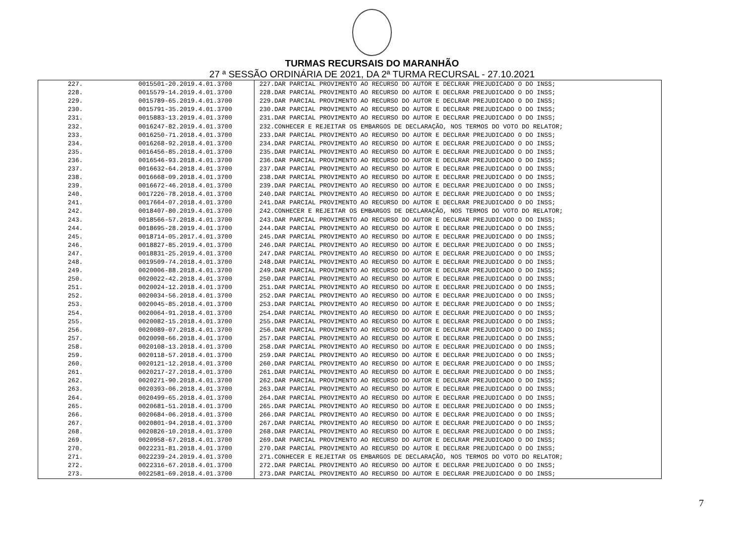TURMAS RECURSAIS DO MARANHÃO
27 ª SESSÃO ORDINÁRIA DE 2021, DA 2ª TURMA RECURSAL - 27.10.2021
| 227. | 0015501-20.2019.4.01.3700 | 227.DAR PARCIAL PROVIMENTO AO RECURSO DO AUTOR E DECLRAR PREJUDICADO O DO INSS; |
| 228. | 0015579-14.2019.4.01.3700 | 228.DAR PARCIAL PROVIMENTO AO RECURSO DO AUTOR E DECLRAR PREJUDICADO O DO INSS; |
| 229. | 0015789-65.2019.4.01.3700 | 229.DAR PARCIAL PROVIMENTO AO RECURSO DO AUTOR E DECLRAR PREJUDICADO O DO INSS; |
| 230. | 0015791-35.2019.4.01.3700 | 230.DAR PARCIAL PROVIMENTO AO RECURSO DO AUTOR E DECLRAR PREJUDICADO O DO INSS; |
| 231. | 0015883-13.2019.4.01.3700 | 231.DAR PARCIAL PROVIMENTO AO RECURSO DO AUTOR E DECLRAR PREJUDICADO O DO INSS; |
| 232. | 0016247-82.2019.4.01.3700 | 232.CONHECER E REJEITAR OS EMBARGOS DE DECLARAÇÃO, NOS TERMOS DO VOTO DO RELATOR; |
| 233. | 0016250-71.2018.4.01.3700 | 233.DAR PARCIAL PROVIMENTO AO RECURSO DO AUTOR E DECLRAR PREJUDICADO O DO INSS; |
| 234. | 0016268-92.2018.4.01.3700 | 234.DAR PARCIAL PROVIMENTO AO RECURSO DO AUTOR E DECLRAR PREJUDICADO O DO INSS; |
| 235. | 0016456-85.2018.4.01.3700 | 235.DAR PARCIAL PROVIMENTO AO RECURSO DO AUTOR E DECLRAR PREJUDICADO O DO INSS; |
| 236. | 0016546-93.2018.4.01.3700 | 236.DAR PARCIAL PROVIMENTO AO RECURSO DO AUTOR E DECLRAR PREJUDICADO O DO INSS; |
| 237. | 0016632-64.2018.4.01.3700 | 237.DAR PARCIAL PROVIMENTO AO RECURSO DO AUTOR E DECLRAR PREJUDICADO O DO INSS; |
| 238. | 0016668-09.2018.4.01.3700 | 238.DAR PARCIAL PROVIMENTO AO RECURSO DO AUTOR E DECLRAR PREJUDICADO O DO INSS; |
| 239. | 0016672-46.2018.4.01.3700 | 239.DAR PARCIAL PROVIMENTO AO RECURSO DO AUTOR E DECLRAR PREJUDICADO O DO INSS; |
| 240. | 0017226-78.2018.4.01.3700 | 240.DAR PARCIAL PROVIMENTO AO RECURSO DO AUTOR E DECLRAR PREJUDICADO O DO INSS; |
| 241. | 0017664-07.2018.4.01.3700 | 241.DAR PARCIAL PROVIMENTO AO RECURSO DO AUTOR E DECLRAR PREJUDICADO O DO INSS; |
| 242. | 0018407-80.2019.4.01.3700 | 242.CONHECER E REJEITAR OS EMBARGOS DE DECLARAÇÃO, NOS TERMOS DO VOTO DO RELATOR; |
| 243. | 0018566-57.2018.4.01.3700 | 243.DAR PARCIAL PROVIMENTO AO RECURSO DO AUTOR E DECLRAR PREJUDICADO O DO INSS; |
| 244. | 0018695-28.2019.4.01.3700 | 244.DAR PARCIAL PROVIMENTO AO RECURSO DO AUTOR E DECLRAR PREJUDICADO O DO INSS; |
| 245. | 0018714-05.2017.4.01.3700 | 245.DAR PARCIAL PROVIMENTO AO RECURSO DO AUTOR E DECLRAR PREJUDICADO O DO INSS; |
| 246. | 0018827-85.2019.4.01.3700 | 246.DAR PARCIAL PROVIMENTO AO RECURSO DO AUTOR E DECLRAR PREJUDICADO O DO INSS; |
| 247. | 0018831-25.2019.4.01.3700 | 247.DAR PARCIAL PROVIMENTO AO RECURSO DO AUTOR E DECLRAR PREJUDICADO O DO INSS; |
| 248. | 0019509-74.2018.4.01.3700 | 248.DAR PARCIAL PROVIMENTO AO RECURSO DO AUTOR E DECLRAR PREJUDICADO O DO INSS; |
| 249. | 0020006-88.2018.4.01.3700 | 249.DAR PARCIAL PROVIMENTO AO RECURSO DO AUTOR E DECLRAR PREJUDICADO O DO INSS; |
| 250. | 0020022-42.2018.4.01.3700 | 250.DAR PARCIAL PROVIMENTO AO RECURSO DO AUTOR E DECLRAR PREJUDICADO O DO INSS; |
| 251. | 0020024-12.2018.4.01.3700 | 251.DAR PARCIAL PROVIMENTO AO RECURSO DO AUTOR E DECLRAR PREJUDICADO O DO INSS; |
| 252. | 0020034-56.2018.4.01.3700 | 252.DAR PARCIAL PROVIMENTO AO RECURSO DO AUTOR E DECLRAR PREJUDICADO O DO INSS; |
| 253. | 0020045-85.2018.4.01.3700 | 253.DAR PARCIAL PROVIMENTO AO RECURSO DO AUTOR E DECLRAR PREJUDICADO O DO INSS; |
| 254. | 0020064-91.2018.4.01.3700 | 254.DAR PARCIAL PROVIMENTO AO RECURSO DO AUTOR E DECLRAR PREJUDICADO O DO INSS; |
| 255. | 0020082-15.2018.4.01.3700 | 255.DAR PARCIAL PROVIMENTO AO RECURSO DO AUTOR E DECLRAR PREJUDICADO O DO INSS; |
| 256. | 0020089-07.2018.4.01.3700 | 256.DAR PARCIAL PROVIMENTO AO RECURSO DO AUTOR E DECLRAR PREJUDICADO O DO INSS; |
| 257. | 0020098-66.2018.4.01.3700 | 257.DAR PARCIAL PROVIMENTO AO RECURSO DO AUTOR E DECLRAR PREJUDICADO O DO INSS; |
| 258. | 0020108-13.2018.4.01.3700 | 258.DAR PARCIAL PROVIMENTO AO RECURSO DO AUTOR E DECLRAR PREJUDICADO O DO INSS; |
| 259. | 0020118-57.2018.4.01.3700 | 259.DAR PARCIAL PROVIMENTO AO RECURSO DO AUTOR E DECLRAR PREJUDICADO O DO INSS; |
| 260. | 0020121-12.2018.4.01.3700 | 260.DAR PARCIAL PROVIMENTO AO RECURSO DO AUTOR E DECLRAR PREJUDICADO O DO INSS; |
| 261. | 0020217-27.2018.4.01.3700 | 261.DAR PARCIAL PROVIMENTO AO RECURSO DO AUTOR E DECLRAR PREJUDICADO O DO INSS; |
| 262. | 0020271-90.2018.4.01.3700 | 262.DAR PARCIAL PROVIMENTO AO RECURSO DO AUTOR E DECLRAR PREJUDICADO O DO INSS; |
| 263. | 0020393-06.2018.4.01.3700 | 263.DAR PARCIAL PROVIMENTO AO RECURSO DO AUTOR E DECLRAR PREJUDICADO O DO INSS; |
| 264. | 0020499-65.2018.4.01.3700 | 264.DAR PARCIAL PROVIMENTO AO RECURSO DO AUTOR E DECLRAR PREJUDICADO O DO INSS; |
| 265. | 0020681-51.2018.4.01.3700 | 265.DAR PARCIAL PROVIMENTO AO RECURSO DO AUTOR E DECLRAR PREJUDICADO O DO INSS; |
| 266. | 0020684-06.2018.4.01.3700 | 266.DAR PARCIAL PROVIMENTO AO RECURSO DO AUTOR E DECLRAR PREJUDICADO O DO INSS; |
| 267. | 0020801-94.2018.4.01.3700 | 267.DAR PARCIAL PROVIMENTO AO RECURSO DO AUTOR E DECLRAR PREJUDICADO O DO INSS; |
| 268. | 0020826-10.2018.4.01.3700 | 268.DAR PARCIAL PROVIMENTO AO RECURSO DO AUTOR E DECLRAR PREJUDICADO O DO INSS; |
| 269. | 0020958-67.2018.4.01.3700 | 269.DAR PARCIAL PROVIMENTO AO RECURSO DO AUTOR E DECLRAR PREJUDICADO O DO INSS; |
| 270. | 0022231-81.2018.4.01.3700 | 270.DAR PARCIAL PROVIMENTO AO RECURSO DO AUTOR E DECLRAR PREJUDICADO O DO INSS; |
| 271. | 0022239-24.2019.4.01.3700 | 271.CONHECER E REJEITAR OS EMBARGOS DE DECLARAÇÃO, NOS TERMOS DO VOTO DO RELATOR; |
| 272. | 0022316-67.2018.4.01.3700 | 272.DAR PARCIAL PROVIMENTO AO RECURSO DO AUTOR E DECLRAR PREJUDICADO O DO INSS; |
| 273. | 0022581-69.2018.4.01.3700 | 273.DAR PARCIAL PROVIMENTO AO RECURSO DO AUTOR E DECLRAR PREJUDICADO O DO INSS; |
7